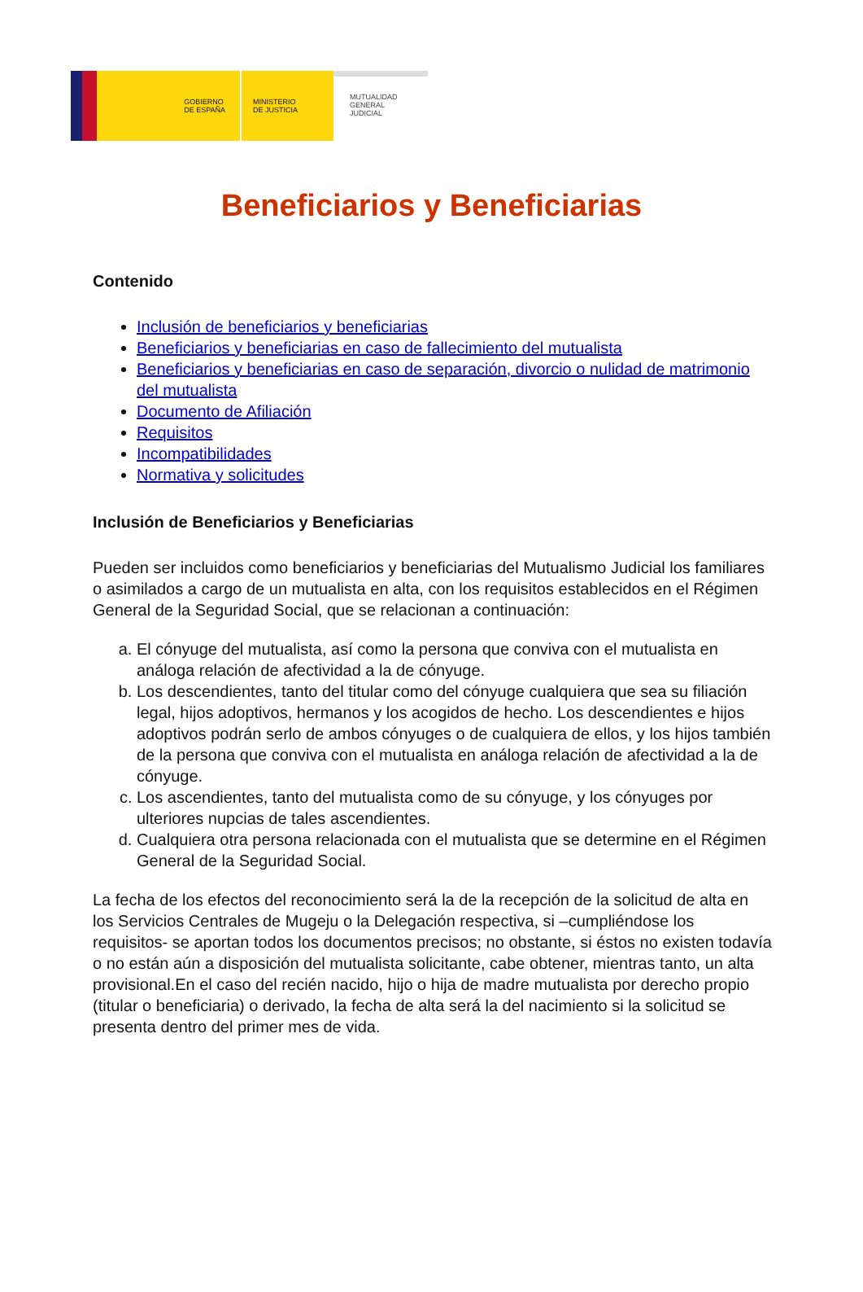GOBIERNO
DE ESPAÑA
MINISTERIO
DE JUSTICIA
MUTUALIDAD
GENERAL
JUDICIAL
Beneficiarios y Beneficiarias
Contenido
Inclusión de beneficiarios y beneficiarias
Beneficiarios y beneficiarias en caso de fallecimiento del mutualista
Beneficiarios y beneficiarias en caso de separación, divorcio o nulidad de matrimonio del mutualista
Documento de Afiliación
Requisitos
Incompatibilidades
Normativa y solicitudes
Inclusión de Beneficiarios y Beneficiarias
Pueden ser incluidos como beneficiarios y beneficiarias del Mutualismo Judicial los familiares o asimilados a cargo de un mutualista en alta, con los requisitos establecidos en el Régimen General de la Seguridad Social, que se relacionan a continuación:
a. El cónyuge del mutualista, así como la persona que conviva con el mutualista en análoga relación de afectividad a la de cónyuge.
b. Los descendientes, tanto del titular como del cónyuge cualquiera que sea su filiación legal, hijos adoptivos, hermanos y los acogidos de hecho. Los descendientes e hijos adoptivos podrán serlo de ambos cónyuges o de cualquiera de ellos, y los hijos también de la persona que conviva con el mutualista en análoga relación de afectividad a la de cónyuge.
c. Los ascendientes, tanto del mutualista como de su cónyuge, y los cónyuges por ulteriores nupcias de tales ascendientes.
d. Cualquiera otra persona relacionada con el mutualista que se determine en el Régimen General de la Seguridad Social.
La fecha de los efectos del reconocimiento será la de la recepción de la solicitud de alta en los Servicios Centrales de Mugeju o la Delegación respectiva, si –cumpliéndose los requisitos- se aportan todos los documentos precisos; no obstante, si éstos no existen todavía o no están aún a disposición del mutualista solicitante, cabe obtener, mientras tanto, un alta provisional.En el caso del recién nacido, hijo o hija de madre mutualista por derecho propio (titular o beneficiaria) o derivado, la fecha de alta será la del nacimiento si la solicitud se presenta dentro del primer mes de vida.